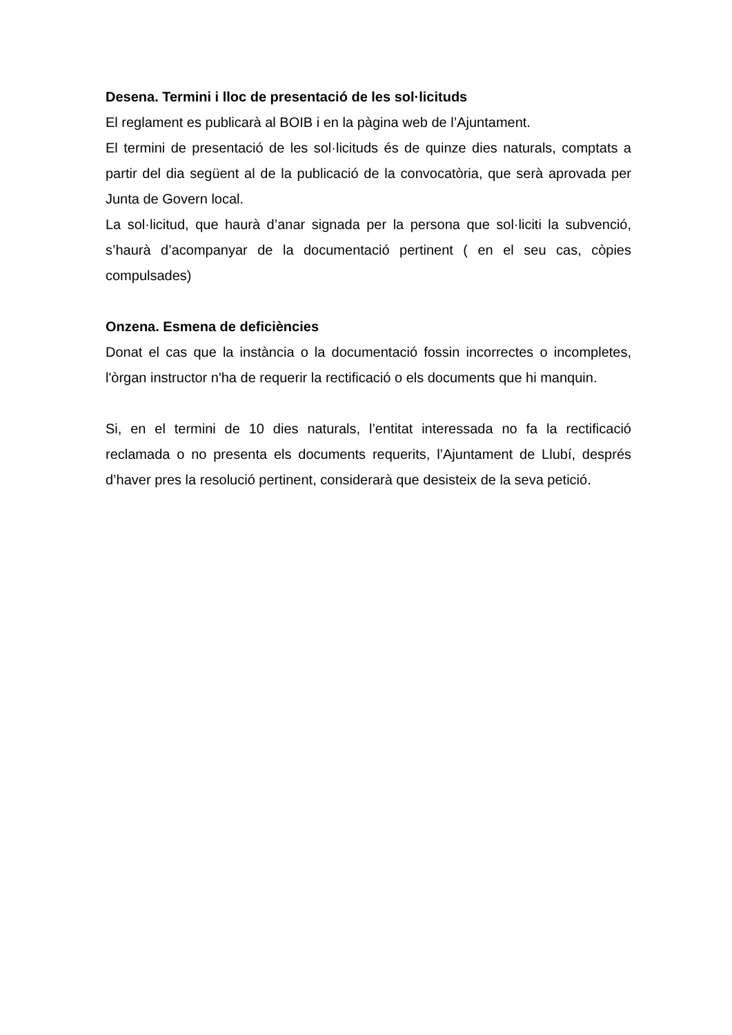Desena. Termini i lloc de presentació de les sol·licituds
El reglament es publicarà al BOIB i en la pàgina web de l’Ajuntament.
El termini de presentació de les sol·licituds és de quinze dies naturals, comptats a partir del dia següent al de la publicació de la convocatòria, que serà aprovada per Junta de Govern local.
La sol·licitud, que haurà d’anar signada per la persona que sol·liciti la subvenció, s’haurà d’acompanyar de la documentació pertinent ( en el seu cas, còpies compulsades)
Onzena. Esmena de deficiències
Donat el cas que la instància o la documentació fossin incorrectes o incompletes, l'òrgan instructor n'ha de requerir la rectificació o els documents que hi manquin.
Si, en el termini de 10 dies naturals, l’entitat interessada no fa la rectificació reclamada o no presenta els documents requerits, l’Ajuntament de Llubí, després d’haver pres la resolució pertinent, considerarà que desisteix de la seva petició.